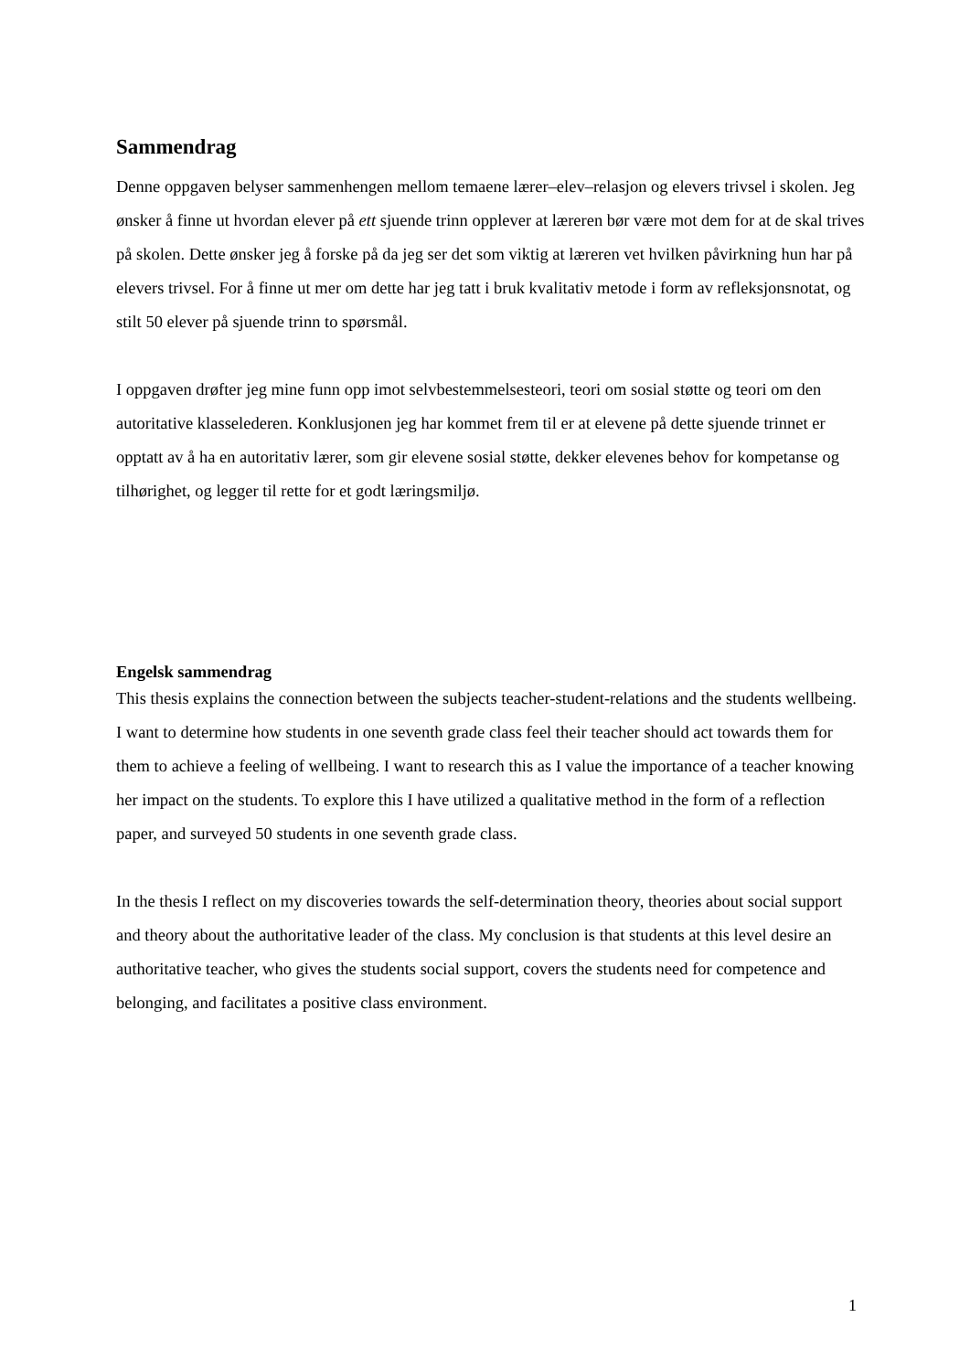Sammendrag
Denne oppgaven belyser sammenhengen mellom temaene lærer–elev–relasjon og elevers trivsel i skolen. Jeg ønsker å finne ut hvordan elever på ett sjuende trinn opplever at læreren bør være mot dem for at de skal trives på skolen. Dette ønsker jeg å forske på da jeg ser det som viktig at læreren vet hvilken påvirkning hun har på elevers trivsel. For å finne ut mer om dette har jeg tatt i bruk kvalitativ metode i form av refleksjonsnotat, og stilt 50 elever på sjuende trinn to spørsmål.
I oppgaven drøfter jeg mine funn opp imot selvbestemmelsesteori, teori om sosial støtte og teori om den autoritative klasselederen. Konklusjonen jeg har kommet frem til er at elevene på dette sjuende trinnet er opptatt av å ha en autoritativ lærer, som gir elevene sosial støtte, dekker elevenes behov for kompetanse og tilhørighet, og legger til rette for et godt læringsmiljø.
Engelsk sammendrag
This thesis explains the connection between the subjects teacher-student-relations and the students wellbeing. I want to determine how students in one seventh grade class feel their teacher should act towards them for them to achieve a feeling of wellbeing. I want to research this as I value the importance of a teacher knowing her impact on the students. To explore this I have utilized a qualitative method in the form of a reflection paper, and surveyed 50 students in one seventh grade class.
In the thesis I reflect on my discoveries towards the self-determination theory, theories about social support and theory about the authoritative leader of the class. My conclusion is that students at this level desire an authoritative teacher, who gives the students social support, covers the students need for competence and belonging, and facilitates a positive class environment.
1